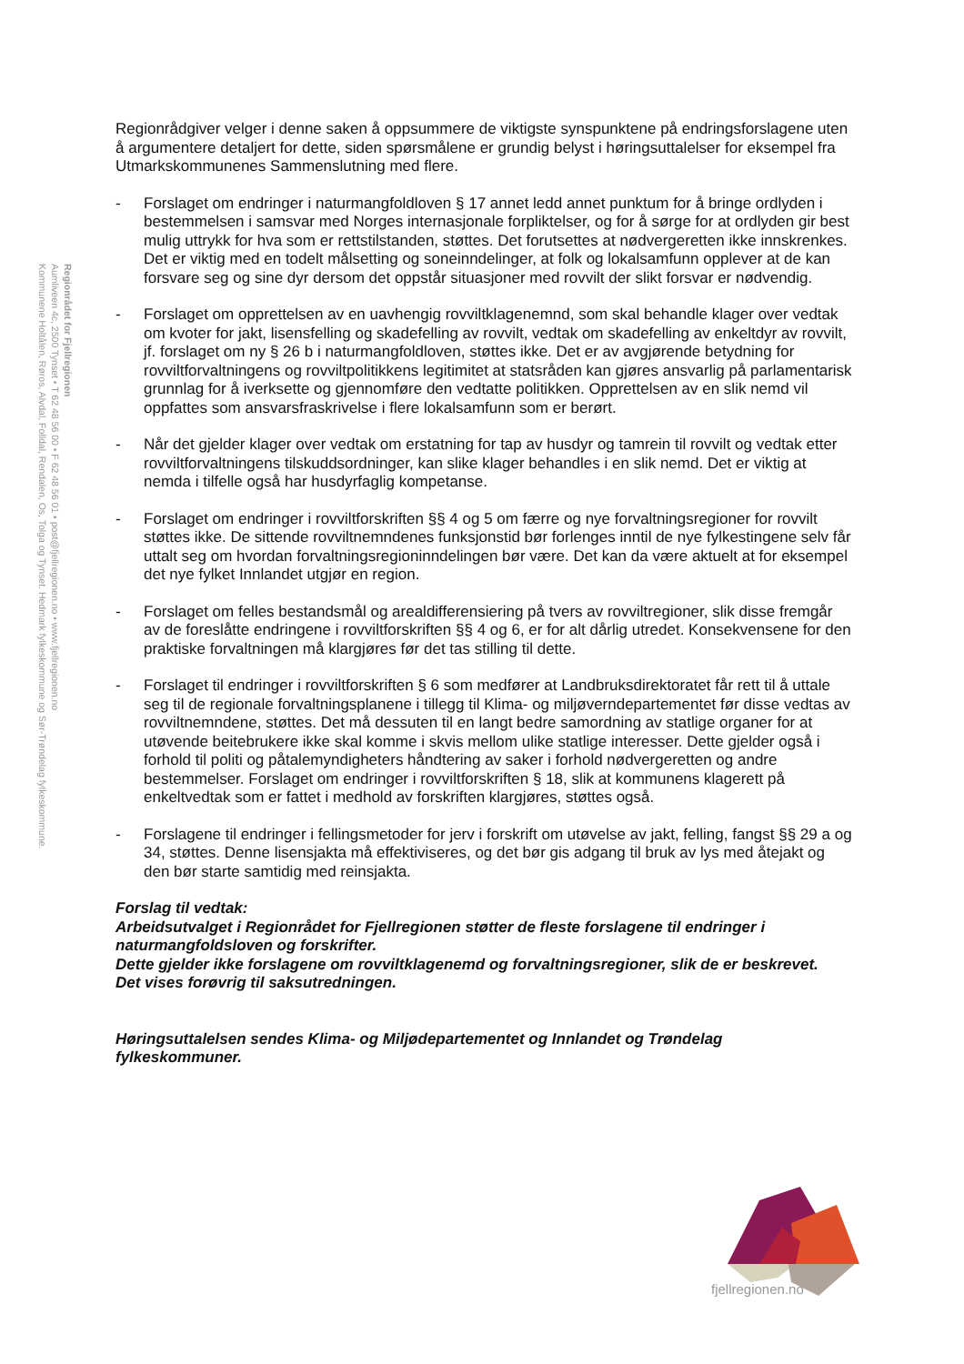Regionrådet for Fjellregionen
Aumliveen 4c, 2500 Tynset • T 62 48 56 00 • F 62 48 56 01 • post@fjellregionen.no • www.fjellregionen.no
Kommunene Holtålen, Røros, Alvdal, Folldal, Rendalen, Os, Tolga og Tynset. Hedmark fylkeskommune og Sør-Trøndelag fylkeskommune.
Regionrådgiver velger i denne saken å oppsummere de viktigste synspunktene på endringsforslagene uten å argumentere detaljert for dette, siden spørsmålene er grundig belyst i høringsuttalelser for eksempel fra Utmarkskommunenes Sammenslutning med flere.
- Forslaget om endringer i naturmangfoldloven § 17 annet ledd annet punktum for å bringe ordlyden i bestemmelsen i samsvar med Norges internasjonale forpliktelser, og for å sørge for at ordlyden gir best mulig uttrykk for hva som er rettstilstanden, støttes. Det forutsettes at nødvergeretten ikke innskrenkes. Det er viktig med en todelt målsetting og soneinndelinger, at folk og lokalsamfunn opplever at de kan forsvare seg og sine dyr dersom det oppstår situasjoner med rovvilt der slikt forsvar er nødvendig.
- Forslaget om opprettelsen av en uavhengig rovviltklagenemnd, som skal behandle klager over vedtak om kvoter for jakt, lisensfelling og skadefelling av rovvilt, vedtak om skadefelling av enkeltdyr av rovvilt, jf. forslaget om ny § 26 b i naturmangfoldloven, støttes ikke. Det er av avgjørende betydning for rovviltforvaltningens og rovviltpolitikkens legitimitet at statsråden kan gjøres ansvarlig på parlamentarisk grunnlag for å iverksette og gjennomføre den vedtatte politikken. Opprettelsen av en slik nemd vil oppfattes som ansvarsfraskrivelse i flere lokalsamfunn som er berørt.
- Når det gjelder klager over vedtak om erstatning for tap av husdyr og tamrein til rovvilt og vedtak etter rovviltforvaltningens tilskuddsordninger, kan slike klager behandles i en slik nemd. Det er viktig at nemda i tilfelle også har husdyrfaglig kompetanse.
- Forslaget om endringer i rovviltforskriften §§ 4 og 5 om færre og nye forvaltningsregioner for rovvilt støttes ikke. De sittende rovviltnemndenes funksjonstid bør forlenges inntil de nye fylkestingene selv får uttalt seg om hvordan forvaltningsregioninndelingen bør være. Det kan da være aktuelt at for eksempel det nye fylket Innlandet utgjør en region.
- Forslaget om felles bestandsmål og arealdifferensiering på tvers av rovviltregioner, slik disse fremgår av de foreslåtte endringene i rovviltforskriften §§ 4 og 6, er for alt dårlig utredet. Konsekvensene for den praktiske forvaltningen må klargjøres før det tas stilling til dette.
- Forslaget til endringer i rovviltforskriften § 6 som medfører at Landbruksdirektoratet får rett til å uttale seg til de regionale forvaltningsplanene i tillegg til Klima- og miljøverndepartementet før disse vedtas av rovviltnemndene, støttes. Det må dessuten til en langt bedre samordning av statlige organer for at utøvende beitebrukere ikke skal komme i skvis mellom ulike statlige interesser. Dette gjelder også i forhold til politi og påtalemyndigheters håndtering av saker i forhold nødvergeretten og andre bestemmelser. Forslaget om endringer i rovviltforskriften § 18, slik at kommunens klagerett på enkeltvedtak som er fattet i medhold av forskriften klargjøres, støttes også.
- Forslagene til endringer i fellingsmetoder for jerv i forskrift om utøvelse av jakt, felling, fangst §§ 29 a og 34, støttes. Denne lisensjakta må effektiviseres, og det bør gis adgang til bruk av lys med åtejakt og den bør starte samtidig med reinsjakta.
Forslag til vedtak:
Arbeidsutvalget i Regionrådet for Fjellregionen støtter de fleste forslagene til endringer i naturmangfoldsloven og forskrifter.
Dette gjelder ikke forslagene om rovviltklagenemd og forvaltningsregioner, slik de er beskrevet.
Det vises forøvrig til saksutredningen.
Høringsuttalelsen sendes Klima- og Miljødepartementet og Innlandet og Trøndelag fylkeskommuner.
fjellregionen.no